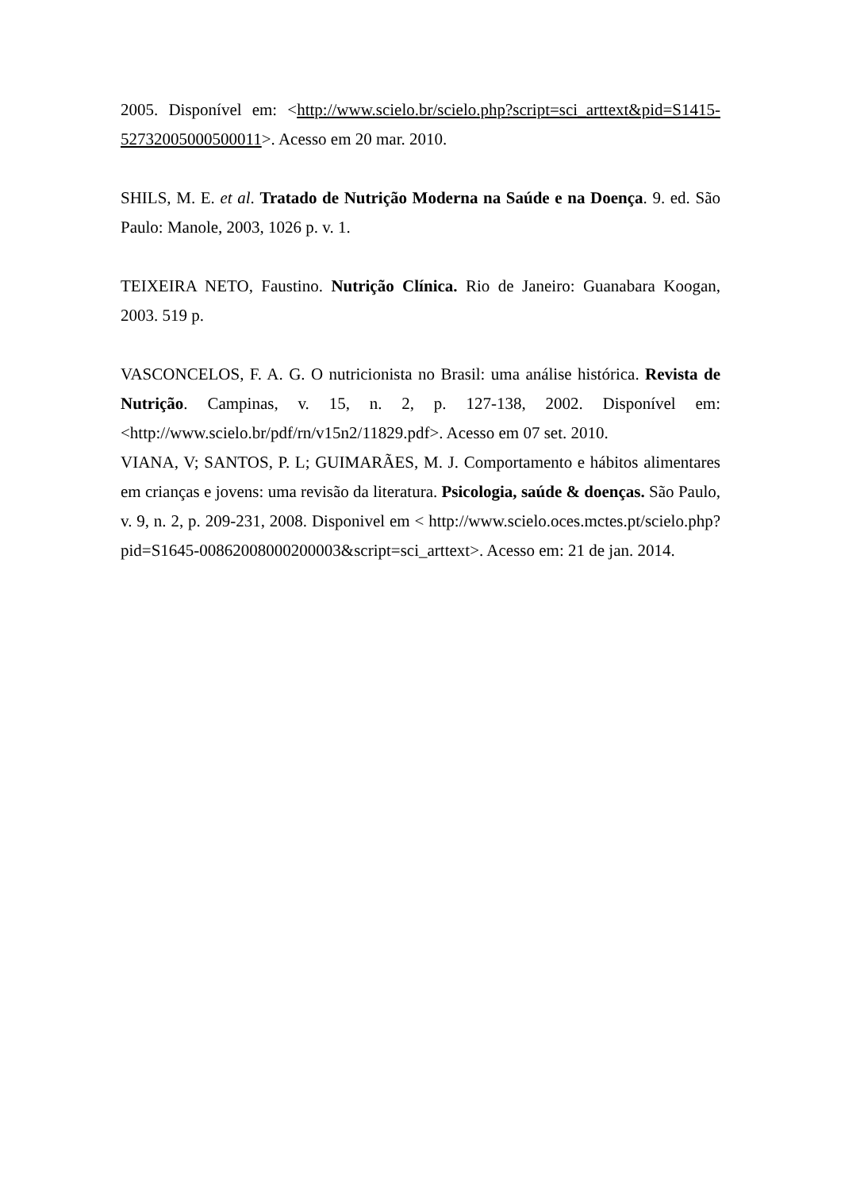2005. Disponível em: <http://www.scielo.br/scielo.php?script=sci_arttext&pid=S1415-52732005000500011>. Acesso em 20 mar. 2010.
SHILS, M. E. et al. Tratado de Nutrição Moderna na Saúde e na Doença. 9. ed. São Paulo: Manole, 2003, 1026 p. v. 1.
TEIXEIRA NETO, Faustino. Nutrição Clínica. Rio de Janeiro: Guanabara Koogan, 2003. 519 p.
VASCONCELOS, F. A. G. O nutricionista no Brasil: uma análise histórica. Revista de Nutrição. Campinas, v. 15, n. 2, p. 127-138, 2002. Disponível em: <http://www.scielo.br/pdf/rn/v15n2/11829.pdf>. Acesso em 07 set. 2010.
VIANA, V; SANTOS, P. L; GUIMARÃES, M. J. Comportamento e hábitos alimentares em crianças e jovens: uma revisão da literatura. Psicologia, saúde & doenças. São Paulo, v. 9, n. 2, p. 209-231, 2008. Disponivel em < http://www.scielo.oces.mctes.pt/scielo.php?pid=S1645-00862008000200003&script=sci_arttext>. Acesso em: 21 de jan. 2014.